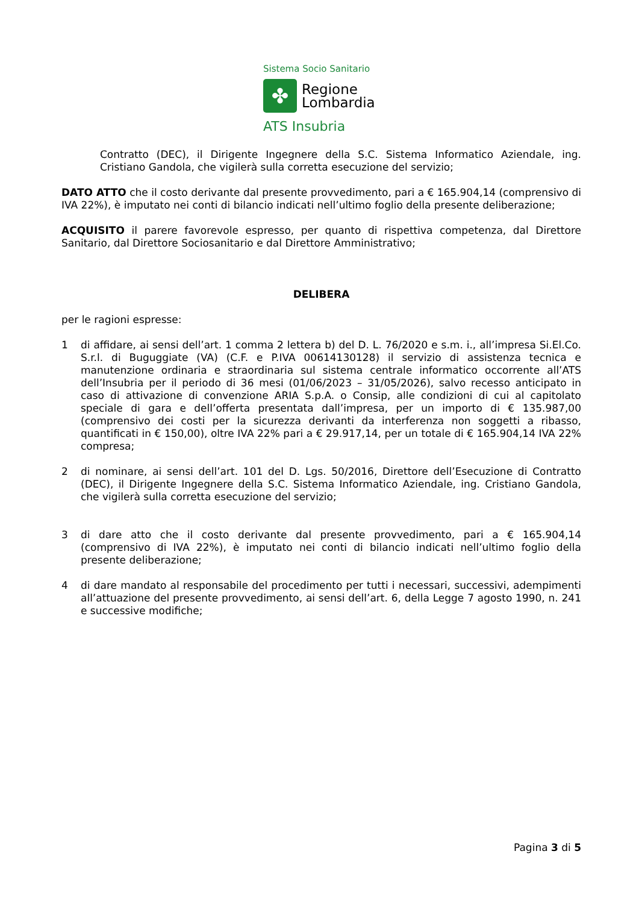Sistema Socio Sanitario
✤
Regione
Lombardia
ATS Insubria
Contratto (DEC), il Dirigente Ingegnere della S.C. Sistema Informatico Aziendale, ing. Cristiano Gandola, che vigilerà sulla corretta esecuzione del servizio;
DATO ATTO che il costo derivante dal presente provvedimento, pari a € 165.904,14 (comprensivo di IVA 22%), è imputato nei conti di bilancio indicati nell’ultimo foglio della presente deliberazione;
ACQUISITO il parere favorevole espresso, per quanto di rispettiva competenza, dal Direttore Sanitario, dal Direttore Sociosanitario e dal Direttore Amministrativo;
DELIBERA
per le ragioni espresse:
1 di affidare, ai sensi dell’art. 1 comma 2 lettera b) del D. L. 76/2020 e s.m. i., all’impresa Si.El.Co. S.r.l. di Buguggiate (VA) (C.F. e P.IVA 00614130128) il servizio di assistenza tecnica e manutenzione ordinaria e straordinaria sul sistema centrale informatico occorrente all’ATS dell’Insubria per il periodo di 36 mesi (01/06/2023 – 31/05/2026), salvo recesso anticipato in caso di attivazione di convenzione ARIA S.p.A. o Consip, alle condizioni di cui al capitolato speciale di gara e dell’offerta presentata dall’impresa, per un importo di € 135.987,00 (comprensivo dei costi per la sicurezza derivanti da interferenza non soggetti a ribasso, quantificati in € 150,00), oltre IVA 22% pari a € 29.917,14, per un totale di € 165.904,14 IVA 22% compresa;
2 di nominare, ai sensi dell’art. 101 del D. Lgs. 50/2016, Direttore dell’Esecuzione di Contratto (DEC), il Dirigente Ingegnere della S.C. Sistema Informatico Aziendale, ing. Cristiano Gandola, che vigilerà sulla corretta esecuzione del servizio;
3 di dare atto che il costo derivante dal presente provvedimento, pari a € 165.904,14 (comprensivo di IVA 22%), è imputato nei conti di bilancio indicati nell’ultimo foglio della presente deliberazione;
4 di dare mandato al responsabile del procedimento per tutti i necessari, successivi, adempimenti all’attuazione del presente provvedimento, ai sensi dell’art. 6, della Legge 7 agosto 1990, n. 241 e successive modifiche;
Pagina 3 di 5